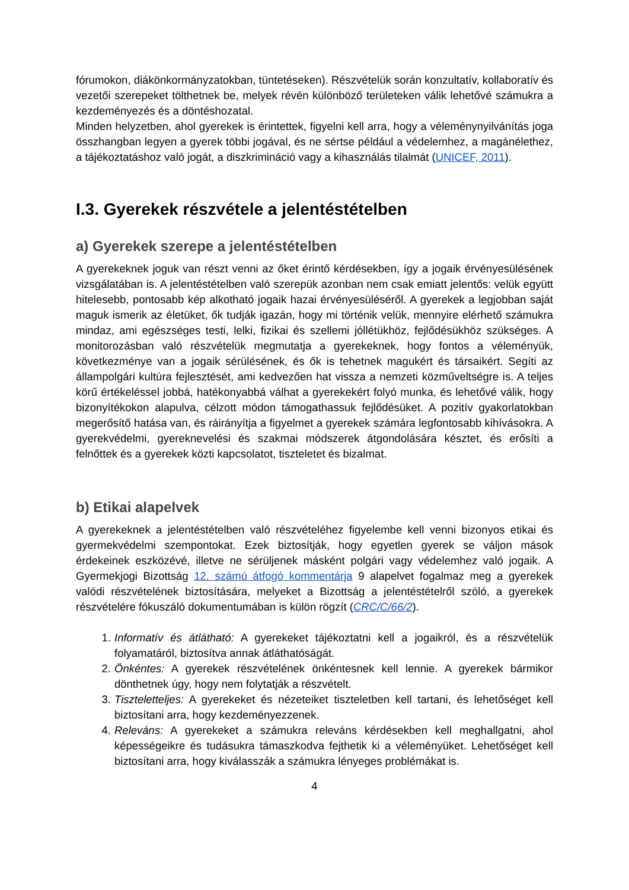fórumokon, diákönkormányzatokban, tüntetéseken). Részvételük során konzultatív, kollaboratív és vezetői szerepeket tölthetnek be, melyek révén különböző területeken válik lehetővé számukra a kezdeményezés és a döntéshozatal.
Minden helyzetben, ahol gyerekek is érintettek, figyelni kell arra, hogy a véleménynyilvánítás joga összhangban legyen a gyerek többi jogával, és ne sértse például a védelemhez, a magánélethez, a tájékoztatáshoz való jogát, a diszkrimináció vagy a kihasználás tilalmát (UNICEF, 2011).
I.3. Gyerekek részvétele a jelentéstételben
a) Gyerekek szerepe a jelentéstételben
A gyerekeknek joguk van részt venni az őket érintő kérdésekben, így a jogaik érvényesülésének vizsgálatában is. A jelentéstételben való szerepük azonban nem csak emiatt jelentős: velük együtt hitelesebb, pontosabb kép alkotható jogaik hazai érvényesüléséről. A gyerekek a legjobban saját maguk ismerik az életüket, ők tudják igazán, hogy mi történik velük, mennyire elérhető számukra mindaz, ami egészséges testi, lelki, fizikai és szellemi jóllétükhöz, fejlődésükhöz szükséges. A monitorozásban való részvételük megmutatja a gyerekeknek, hogy fontos a véleményük, következménye van a jogaik sérülésének, és ők is tehetnek magukért és társaikért. Segíti az állampolgári kultúra fejlesztését, ami kedvezően hat vissza a nemzeti közműveltségre is. A teljes körű értékeléssel jobbá, hatékonyabbá válhat a gyerekekért folyó munka, és lehetővé válik, hogy bizonyítékokon alapulva, célzott módon támogathassuk fejlődésüket. A pozitív gyakorlatokban megerősítő hatása van, és ráirányítja a figyelmet a gyerekek számára legfontosabb kihívásokra. A gyerekvédelmi, gyereknevelési és szakmai módszerek átgondolására késztet, és erősíti a felnőttek és a gyerekek közti kapcsolatot, tiszteletet és bizalmat.
b) Etikai alapelvek
A gyerekeknek a jelentéstételben való részvételéhez figyelembe kell venni bizonyos etikai és gyermekvédelmi szempontokat. Ezek biztosítják, hogy egyetlen gyerek se váljon mások érdekeinek eszközévé, illetve ne sérüljenek másként polgári vagy védelemhez való jogaik. A Gyermekjogi Bizottság 12. számú átfogó kommentárja 9 alapelvet fogalmaz meg a gyerekek valódi részvételének biztosítására, melyeket a Bizottság a jelentéstételről szóló, a gyerekek részvételére fókuszáló dokumentumában is külön rögzít (CRC/C/66/2).
1. Informatív és átlátható: A gyerekeket tájékoztatni kell a jogaikról, és a részvételük folyamatáról, biztosítva annak átláthatóságát.
2. Önkéntes: A gyerekek részvételének önkéntesnek kell lennie. A gyerekek bármikor dönthetnek úgy, hogy nem folytatják a részvételt.
3. Tiszteletteljes: A gyerekeket és nézeteiket tiszteletben kell tartani, és lehetőséget kell biztosítani arra, hogy kezdeményezzenek.
4. Releváns: A gyerekeket a számukra releváns kérdésekben kell meghallgatni, ahol képességeikre és tudásukra támaszkodva fejthetik ki a véleményüket. Lehetőséget kell biztosítani arra, hogy kiválasszák a számukra lényeges problémákat is.
4